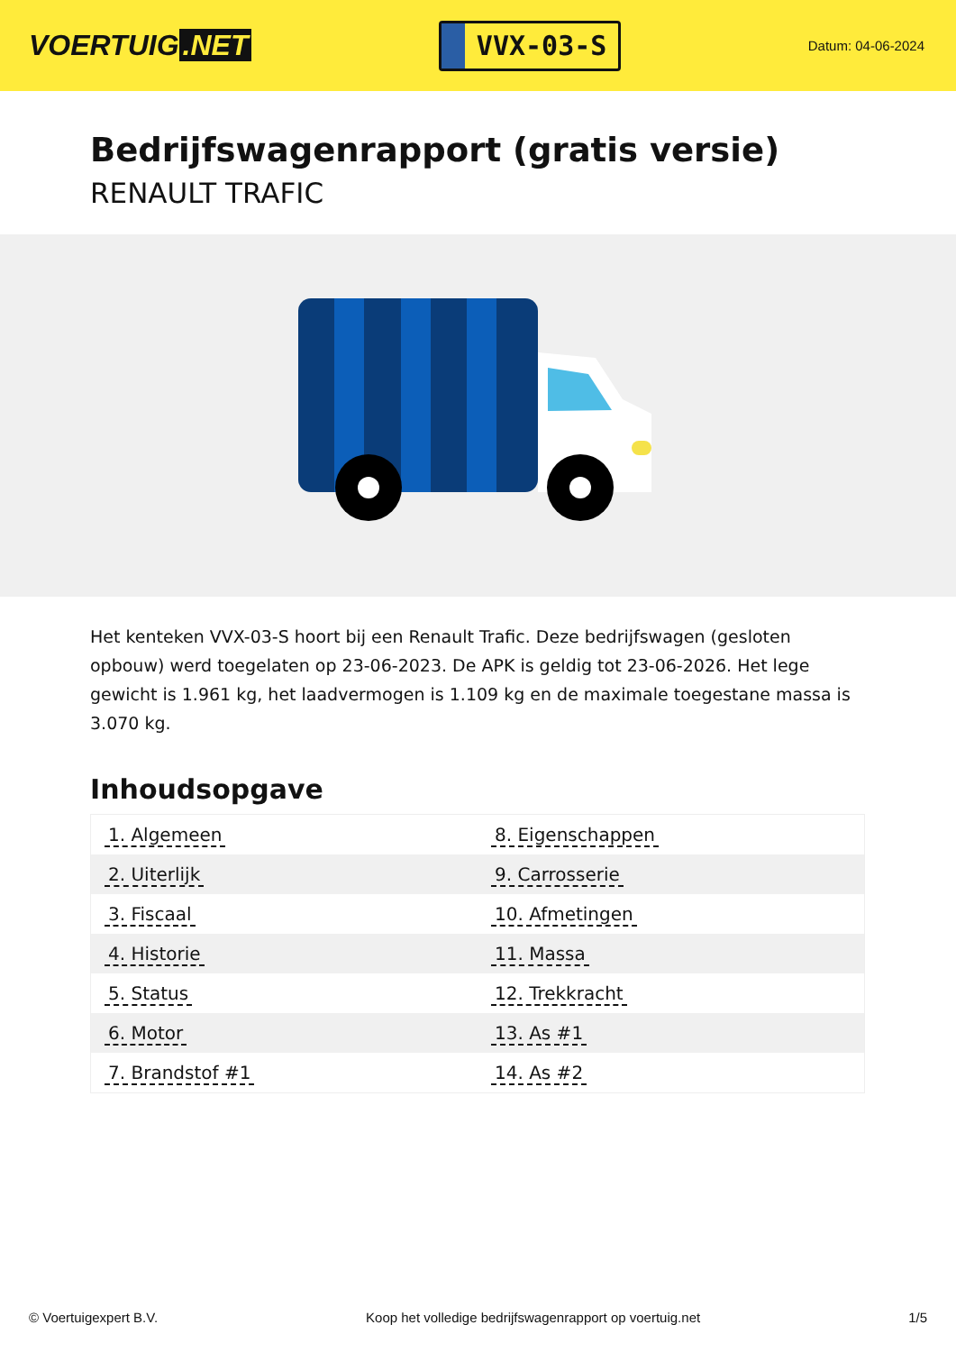VOERTUIG.NET
VVX-03-S
Datum: 04-06-2024
Bedrijfswagenrapport (gratis versie)
RENAULT TRAFIC
Het kenteken VVX-03-S hoort bij een Renault Trafic. Deze bedrijfswagen (gesloten opbouw) werd toegelaten op 23-06-2023. De APK is geldig tot 23-06-2026. Het lege gewicht is 1.961 kg, het laadvermogen is 1.109 kg en de maximale toegestane massa is 3.070 kg.
Inhoudsopgave
| 1. Algemeen | 8. Eigenschappen |
| 2. Uiterlijk | 9. Carrosserie |
| 3. Fiscaal | 10. Afmetingen |
| 4. Historie | 11. Massa |
| 5. Status | 12. Trekkracht |
| 6. Motor | 13. As #1 |
| 7. Brandstof #1 | 14. As #2 |
© Voertuigexpert B.V. Koop het volledige bedrijfswagenrapport op voertuig.net 1/5